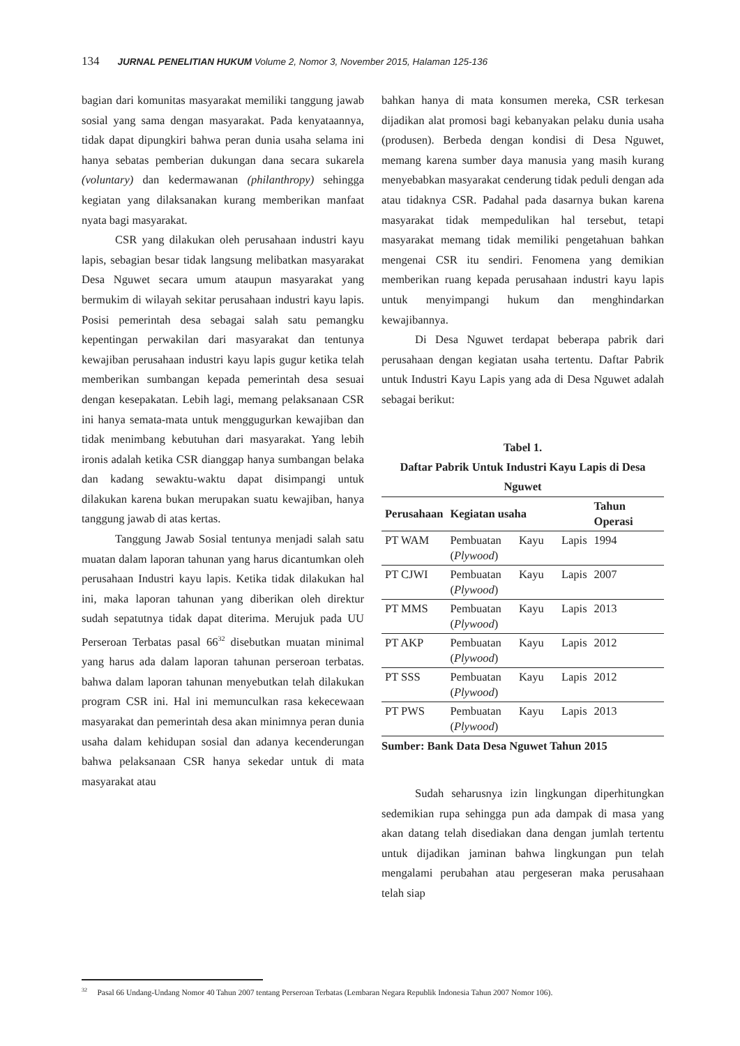134 JURNAL PENELITIAN HUKUM Volume 2, Nomor 3, November 2015, Halaman 125-136
bagian dari komunitas masyarakat memiliki tanggung jawab sosial yang sama dengan masyarakat. Pada kenyataannya, tidak dapat dipungkiri bahwa peran dunia usaha selama ini hanya sebatas pemberian dukungan dana secara sukarela (voluntary) dan kedermawanan (philanthropy) sehingga kegiatan yang dilaksanakan kurang memberikan manfaat nyata bagi masyarakat.
CSR yang dilakukan oleh perusahaan industri kayu lapis, sebagian besar tidak langsung melibatkan masyarakat Desa Nguwet secara umum ataupun masyarakat yang bermukim di wilayah sekitar perusahaan industri kayu lapis. Posisi pemerintah desa sebagai salah satu pemangku kepentingan perwakilan dari masyarakat dan tentunya kewajiban perusahaan industri kayu lapis gugur ketika telah memberikan sumbangan kepada pemerintah desa sesuai dengan kesepakatan. Lebih lagi, memang pelaksanaan CSR ini hanya semata-mata untuk menggugurkan kewajiban dan tidak menimbang kebutuhan dari masyarakat. Yang lebih ironis adalah ketika CSR dianggap hanya sumbangan belaka dan kadang sewaktu-waktu dapat disimpangi untuk dilakukan karena bukan merupakan suatu kewajiban, hanya tanggung jawab di atas kertas.
Tanggung Jawab Sosial tentunya menjadi salah satu muatan dalam laporan tahunan yang harus dicantumkan oleh perusahaan Industri kayu lapis. Ketika tidak dilakukan hal ini, maka laporan tahunan yang diberikan oleh direktur sudah sepatutnya tidak dapat diterima. Merujuk pada UU Perseroan Terbatas pasal 66<sup>32</sup> disebutkan muatan minimal yang harus ada dalam laporan tahunan perseroan terbatas. bahwa dalam laporan tahunan menyebutkan telah dilakukan program CSR ini. Hal ini memunculkan rasa kekecewaan masyarakat dan pemerintah desa akan minimnya peran dunia usaha dalam kehidupan sosial dan adanya kecenderungan bahwa pelaksanaan CSR hanya sekedar untuk di mata masyarakat atau
bahkan hanya di mata konsumen mereka, CSR terkesan dijadikan alat promosi bagi kebanyakan pelaku dunia usaha (produsen). Berbeda dengan kondisi di Desa Nguwet, memang karena sumber daya manusia yang masih kurang menyebabkan masyarakat cenderung tidak peduli dengan ada atau tidaknya CSR. Padahal pada dasarnya bukan karena masyarakat tidak mempedulikan hal tersebut, tetapi masyarakat memang tidak memiliki pengetahuan bahkan mengenai CSR itu sendiri. Fenomena yang demikian memberikan ruang kepada perusahaan industri kayu lapis untuk menyimpangi hukum dan menghindarkan kewajibannya.
Di Desa Nguwet terdapat beberapa pabrik dari perusahaan dengan kegiatan usaha tertentu. Daftar Pabrik untuk Industri Kayu Lapis yang ada di Desa Nguwet adalah sebagai berikut:
Tabel 1.
Daftar Pabrik Untuk Industri Kayu Lapis di Desa Nguwet
| Perusahaan | Kegiatan usaha | Tahun Operasi |
| --- | --- | --- |
| PT WAM | Pembuatan Kayu Lapis ( Plywood ) | 1994 |
| PT CJWI | Pembuatan Kayu Lapis ( Plywood ) | 2007 |
| PT MMS | Pembuatan Kayu Lapis ( Plywood ) | 2013 |
| PT AKP | Pembuatan Kayu Lapis ( Plywood ) | 2012 |
| PT SSS | Pembuatan Kayu Lapis ( Plywood ) | 2012 |
| PT PWS | Pembuatan Kayu Lapis ( Plywood ) | 2013 |
Sumber: Bank Data Desa Nguwet Tahun 2015
Sudah seharusnya izin lingkungan diperhitungkan sedemikian rupa sehingga pun ada dampak di masa yang akan datang telah disediakan dana dengan jumlah tertentu untuk dijadikan jaminan bahwa lingkungan pun telah mengalami perubahan atau pergeseran maka perusahaan telah siap
<sup>32</sup> Pasal 66 Undang-Undang Nomor 40 Tahun 2007 tentang Perseroan Terbatas (Lembaran Negara Republik Indonesia Tahun 2007 Nomor 106).